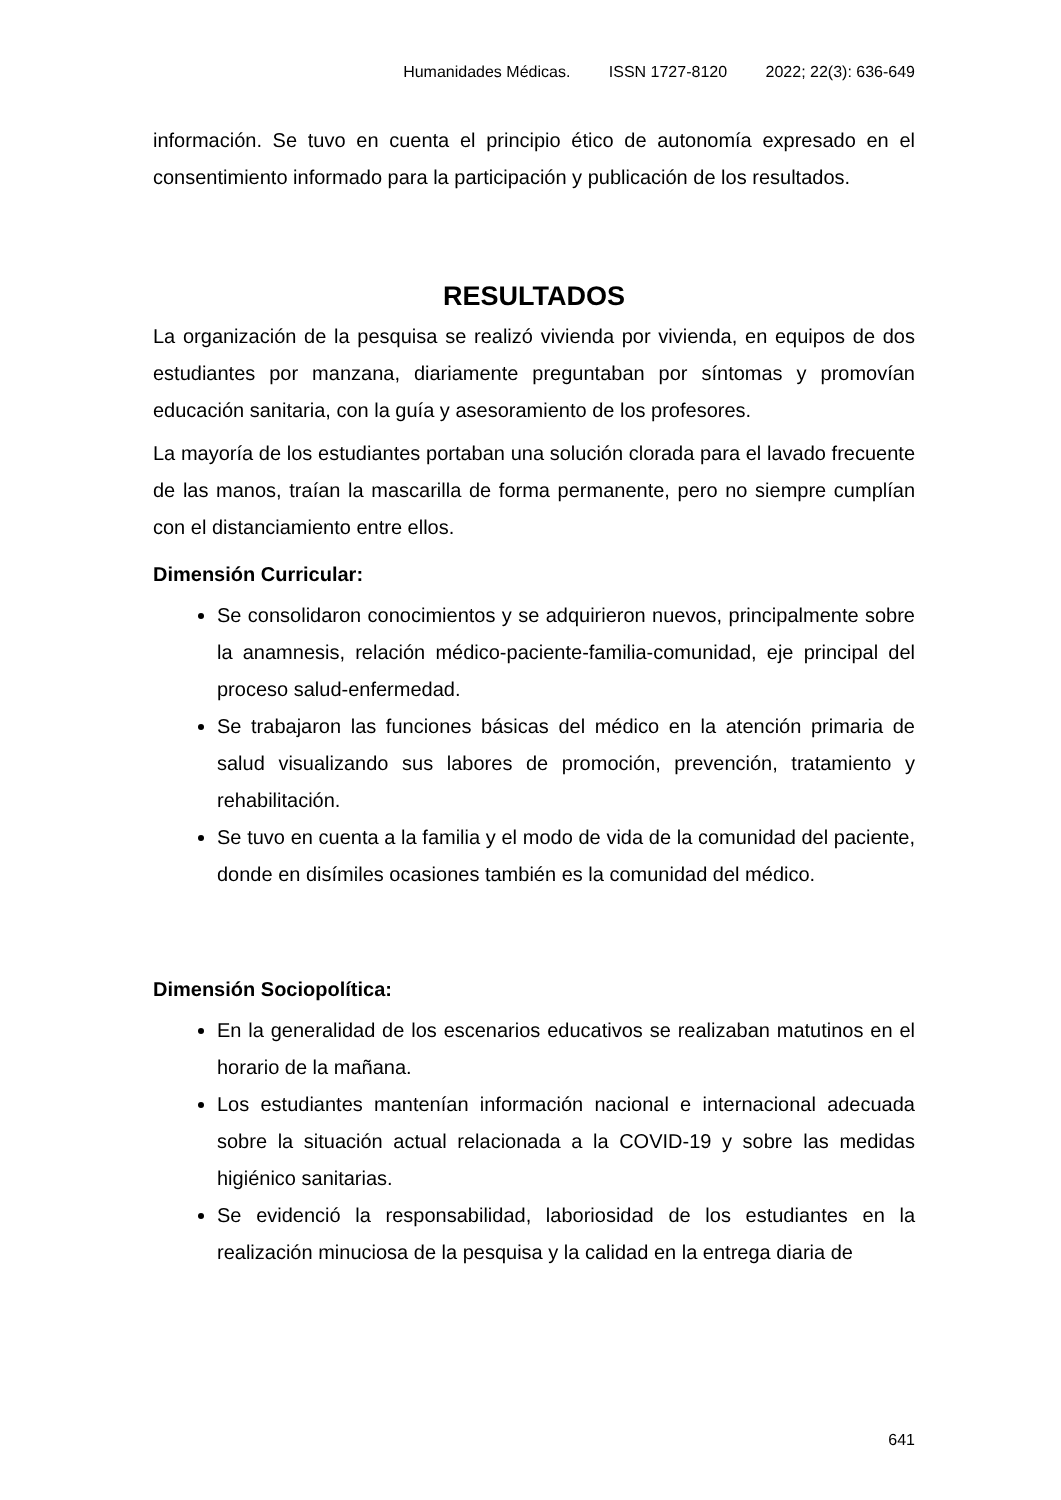Humanidades Médicas. ISSN 1727-8120 2022; 22(3): 636-649
información. Se tuvo en cuenta el principio ético de autonomía expresado en el consentimiento informado para la participación y publicación de los resultados.
RESULTADOS
La organización de la pesquisa se realizó vivienda por vivienda, en equipos de dos estudiantes por manzana, diariamente preguntaban por síntomas y promovían educación sanitaria, con la guía y asesoramiento de los profesores.
La mayoría de los estudiantes portaban una solución clorada para el lavado frecuente de las manos, traían la mascarilla de forma permanente, pero no siempre cumplían con el distanciamiento entre ellos.
Dimensión Curricular:
Se consolidaron conocimientos y se adquirieron nuevos, principalmente sobre la anamnesis, relación médico-paciente-familia-comunidad, eje principal del proceso salud-enfermedad.
Se trabajaron las funciones básicas del médico en la atención primaria de salud visualizando sus labores de promoción, prevención, tratamiento y rehabilitación.
Se tuvo en cuenta a la familia y el modo de vida de la comunidad del paciente, donde en disímiles ocasiones también es la comunidad del médico.
Dimensión Sociopolítica:
En la generalidad de los escenarios educativos se realizaban matutinos en el horario de la mañana.
Los estudiantes mantenían información nacional e internacional adecuada sobre la situación actual relacionada a la COVID-19 y sobre las medidas higiénico sanitarias.
Se evidenció la responsabilidad, laboriosidad de los estudiantes en la realización minuciosa de la pesquisa y la calidad en la entrega diaria de
641